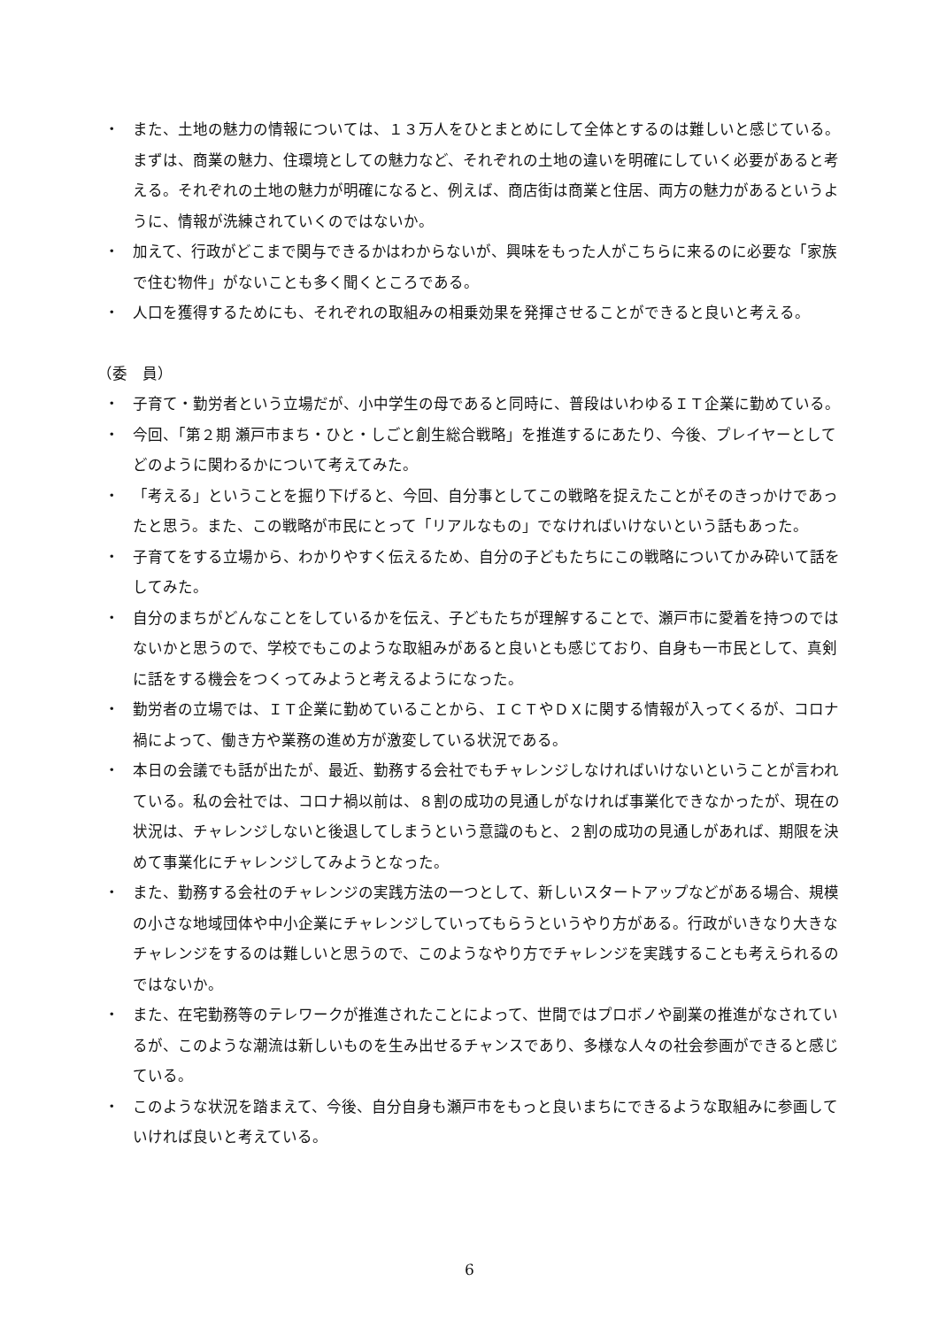・ また、土地の魅力の情報については、１３万人をひとまとめにして全体とするのは難しいと感じている。まずは、商業の魅力、住環境としての魅力など、それぞれの土地の違いを明確にしていく必要があると考える。それぞれの土地の魅力が明確になると、例えば、商店街は商業と住居、両方の魅力があるというように、情報が洗練されていくのではないか。
・ 加えて、行政がどこまで関与できるかはわからないが、興味をもった人がこちらに来るのに必要な「家族で住む物件」がないことも多く聞くところである。
・ 人口を獲得するためにも、それぞれの取組みの相乗効果を発揮させることができると良いと考える。
（委　員）
・ 子育て・勤労者という立場だが、小中学生の母であると同時に、普段はいわゆるＩＴ企業に勤めている。
・ 今回、「第２期 瀬戸市まち・ひと・しごと創生総合戦略」を推進するにあたり、今後、プレイヤーとしてどのように関わるかについて考えてみた。
・ 「考える」ということを掘り下げると、今回、自分事としてこの戦略を捉えたことがそのきっかけであったと思う。また、この戦略が市民にとって「リアルなもの」でなければいけないという話もあった。
・ 子育てをする立場から、わかりやすく伝えるため、自分の子どもたちにこの戦略についてかみ砕いて話をしてみた。
・ 自分のまちがどんなことをしているかを伝え、子どもたちが理解することで、瀬戸市に愛着を持つのではないかと思うので、学校でもこのような取組みがあると良いとも感じており、自身も一市民として、真剣に話をする機会をつくってみようと考えるようになった。
・ 勤労者の立場では、ＩＴ企業に勤めていることから、ＩＣＴやＤＸに関する情報が入ってくるが、コロナ禍によって、働き方や業務の進め方が激変している状況である。
・ 本日の会議でも話が出たが、最近、勤務する会社でもチャレンジしなければいけないということが言われている。私の会社では、コロナ禍以前は、８割の成功の見通しがなければ事業化できなかったが、現在の状況は、チャレンジしないと後退してしまうという意識のもと、２割の成功の見通しがあれば、期限を決めて事業化にチャレンジしてみようとなった。
・ また、勤務する会社のチャレンジの実践方法の一つとして、新しいスタートアップなどがある場合、規模の小さな地域団体や中小企業にチャレンジしていってもらうというやり方がある。行政がいきなり大きなチャレンジをするのは難しいと思うので、このようなやり方でチャレンジを実践することも考えられるのではないか。
・ また、在宅勤務等のテレワークが推進されたことによって、世間ではプロボノや副業の推進がなされているが、このような潮流は新しいものを生み出せるチャンスであり、多様な人々の社会参画ができると感じている。
・ このような状況を踏まえて、今後、自分自身も瀬戸市をもっと良いまちにできるような取組みに参画していければ良いと考えている。
6